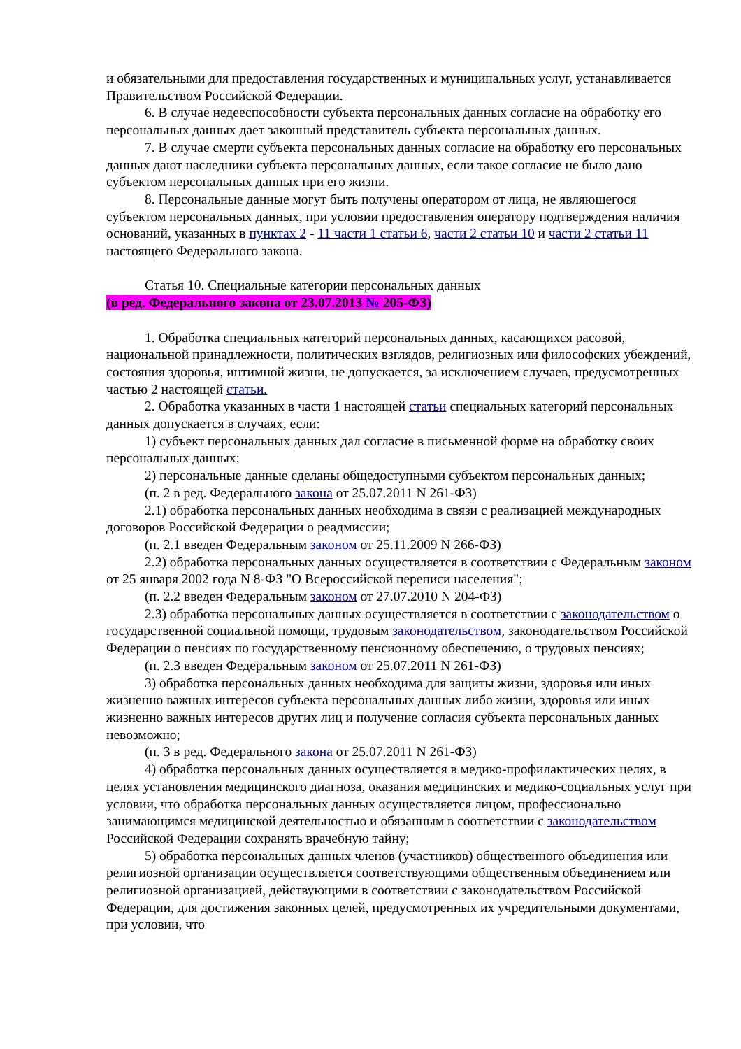и обязательными для предоставления государственных и муниципальных услуг, устанавливается Правительством Российской Федерации.
6. В случае недееспособности субъекта персональных данных согласие на обработку его персональных данных дает законный представитель субъекта персональных данных.
7. В случае смерти субъекта персональных данных согласие на обработку его персональных данных дают наследники субъекта персональных данных, если такое согласие не было дано субъектом персональных данных при его жизни.
8. Персональные данные могут быть получены оператором от лица, не являющегося субъектом персональных данных, при условии предоставления оператору подтверждения наличия оснований, указанных в пунктах 2 - 11 части 1 статьи 6, части 2 статьи 10 и части 2 статьи 11 настоящего Федерального закона.
Статья 10. Специальные категории персональных данных
(в ред. Федерального закона от 23.07.2013 № 205-ФЗ)
1. Обработка специальных категорий персональных данных, касающихся расовой, национальной принадлежности, политических взглядов, религиозных или философских убеждений, состояния здоровья, интимной жизни, не допускается, за исключением случаев, предусмотренных частью 2 настоящей статьи.
2. Обработка указанных в части 1 настоящей статьи специальных категорий персональных данных допускается в случаях, если:
1) субъект персональных данных дал согласие в письменной форме на обработку своих персональных данных;
2) персональные данные сделаны общедоступными субъектом персональных данных;
(п. 2 в ред. Федерального закона от 25.07.2011 N 261-ФЗ)
2.1) обработка персональных данных необходима в связи с реализацией международных договоров Российской Федерации о реадмиссии;
(п. 2.1 введен Федеральным законом от 25.11.2009 N 266-ФЗ)
2.2) обработка персональных данных осуществляется в соответствии с Федеральным законом от 25 января 2002 года N 8-ФЗ "О Всероссийской переписи населения";
(п. 2.2 введен Федеральным законом от 27.07.2010 N 204-ФЗ)
2.3) обработка персональных данных осуществляется в соответствии с законодательством о государственной социальной помощи, трудовым законодательством, законодательством Российской Федерации о пенсиях по государственному пенсионному обеспечению, о трудовых пенсиях;
(п. 2.3 введен Федеральным законом от 25.07.2011 N 261-ФЗ)
3) обработка персональных данных необходима для защиты жизни, здоровья или иных жизненно важных интересов субъекта персональных данных либо жизни, здоровья или иных жизненно важных интересов других лиц и получение согласия субъекта персональных данных невозможно;
(п. 3 в ред. Федерального закона от 25.07.2011 N 261-ФЗ)
4) обработка персональных данных осуществляется в медико-профилактических целях, в целях установления медицинского диагноза, оказания медицинских и медико-социальных услуг при условии, что обработка персональных данных осуществляется лицом, профессионально занимающимся медицинской деятельностью и обязанным в соответствии с законодательством Российской Федерации сохранять врачебную тайну;
5) обработка персональных данных членов (участников) общественного объединения или религиозной организации осуществляется соответствующими общественным объединением или религиозной организацией, действующими в соответствии с законодательством Российской Федерации, для достижения законных целей, предусмотренных их учредительными документами, при условии, что